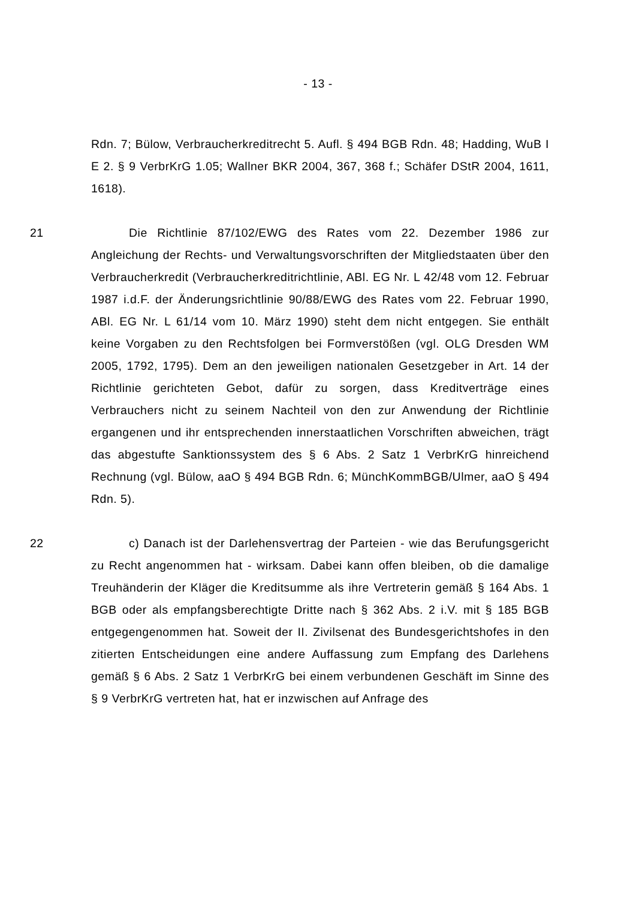- 13 -
Rdn. 7; Bülow, Verbraucherkreditrecht 5. Aufl. § 494 BGB Rdn. 48; Hadding, WuB I E 2. § 9 VerbrKrG 1.05; Wallner BKR 2004, 367, 368 f.; Schäfer DStR 2004, 1611, 1618).
21 Die Richtlinie 87/102/EWG des Rates vom 22. Dezember 1986 zur Angleichung der Rechts- und Verwaltungsvorschriften der Mitgliedstaaten über den Verbraucherkredit (Verbraucherkreditrichtlinie, ABl. EG Nr. L 42/48 vom 12. Februar 1987 i.d.F. der Änderungsrichtlinie 90/88/EWG des Rates vom 22. Februar 1990, ABl. EG Nr. L 61/14 vom 10. März 1990) steht dem nicht entgegen. Sie enthält keine Vorgaben zu den Rechtsfolgen bei Formverstößen (vgl. OLG Dresden WM 2005, 1792, 1795). Dem an den jeweiligen nationalen Gesetzgeber in Art. 14 der Richtlinie gerichteten Gebot, dafür zu sorgen, dass Kreditverträge eines Verbrauchers nicht zu seinem Nachteil von den zur Anwendung der Richtlinie ergangenen und ihr entsprechenden innerstaatlichen Vorschriften abweichen, trägt das abgestufte Sanktionssystem des § 6 Abs. 2 Satz 1 VerbrKrG hinreichend Rechnung (vgl. Bülow, aaO § 494 BGB Rdn. 6; MünchKommBGB/Ulmer, aaO § 494 Rdn. 5).
22 c) Danach ist der Darlehensvertrag der Parteien - wie das Berufungsgericht zu Recht angenommen hat - wirksam. Dabei kann offen bleiben, ob die damalige Treuhänderin der Kläger die Kreditsumme als ihre Vertreterin gemäß § 164 Abs. 1 BGB oder als empfangsberechtigte Dritte nach § 362 Abs. 2 i.V. mit § 185 BGB entgegengenommen hat. Soweit der II. Zivilsenat des Bundesgerichtshofes in den zitierten Entscheidungen eine andere Auffassung zum Empfang des Darlehens gemäß § 6 Abs. 2 Satz 1 VerbrKrG bei einem verbundenen Geschäft im Sinne des § 9 VerbrKrG vertreten hat, hat er inzwischen auf Anfrage des